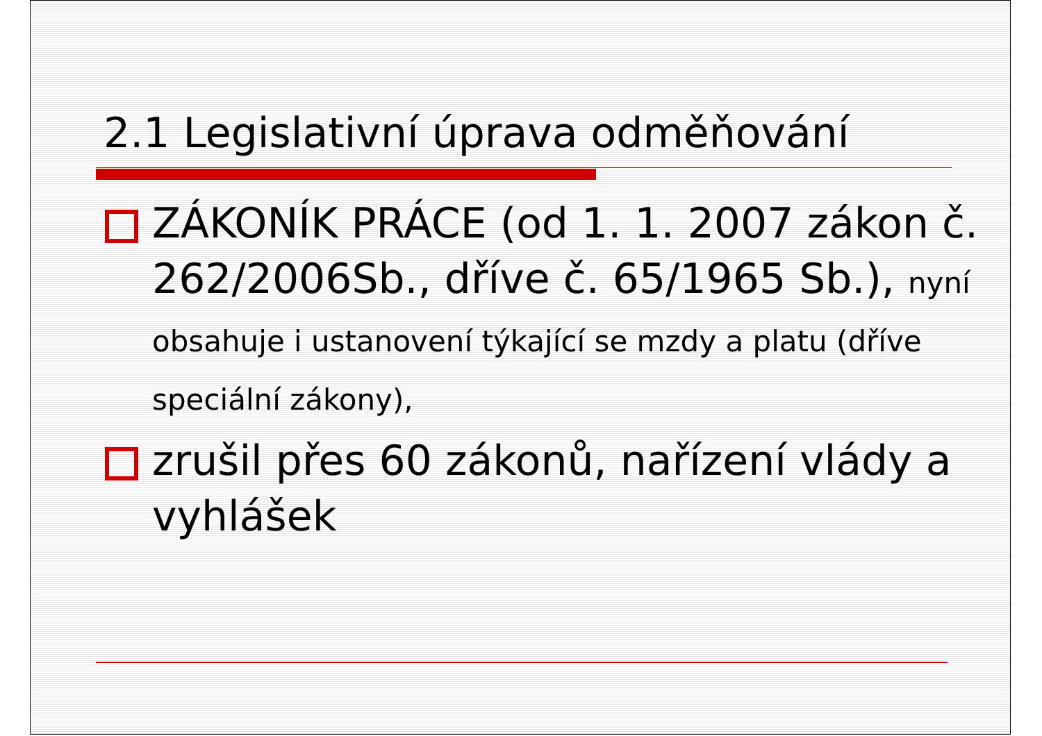2.1 Legislativní úprava odměňování
ZÁKONÍK PRÁCE (od 1. 1. 2007 zákon č. 262/2006Sb., dříve č. 65/1965 Sb.), nyní obsahuje i ustanovení týkající se mzdy a platu (dříve speciální zákony),
zrušil přes 60 zákonů, nařízení vlády a vyhlášek